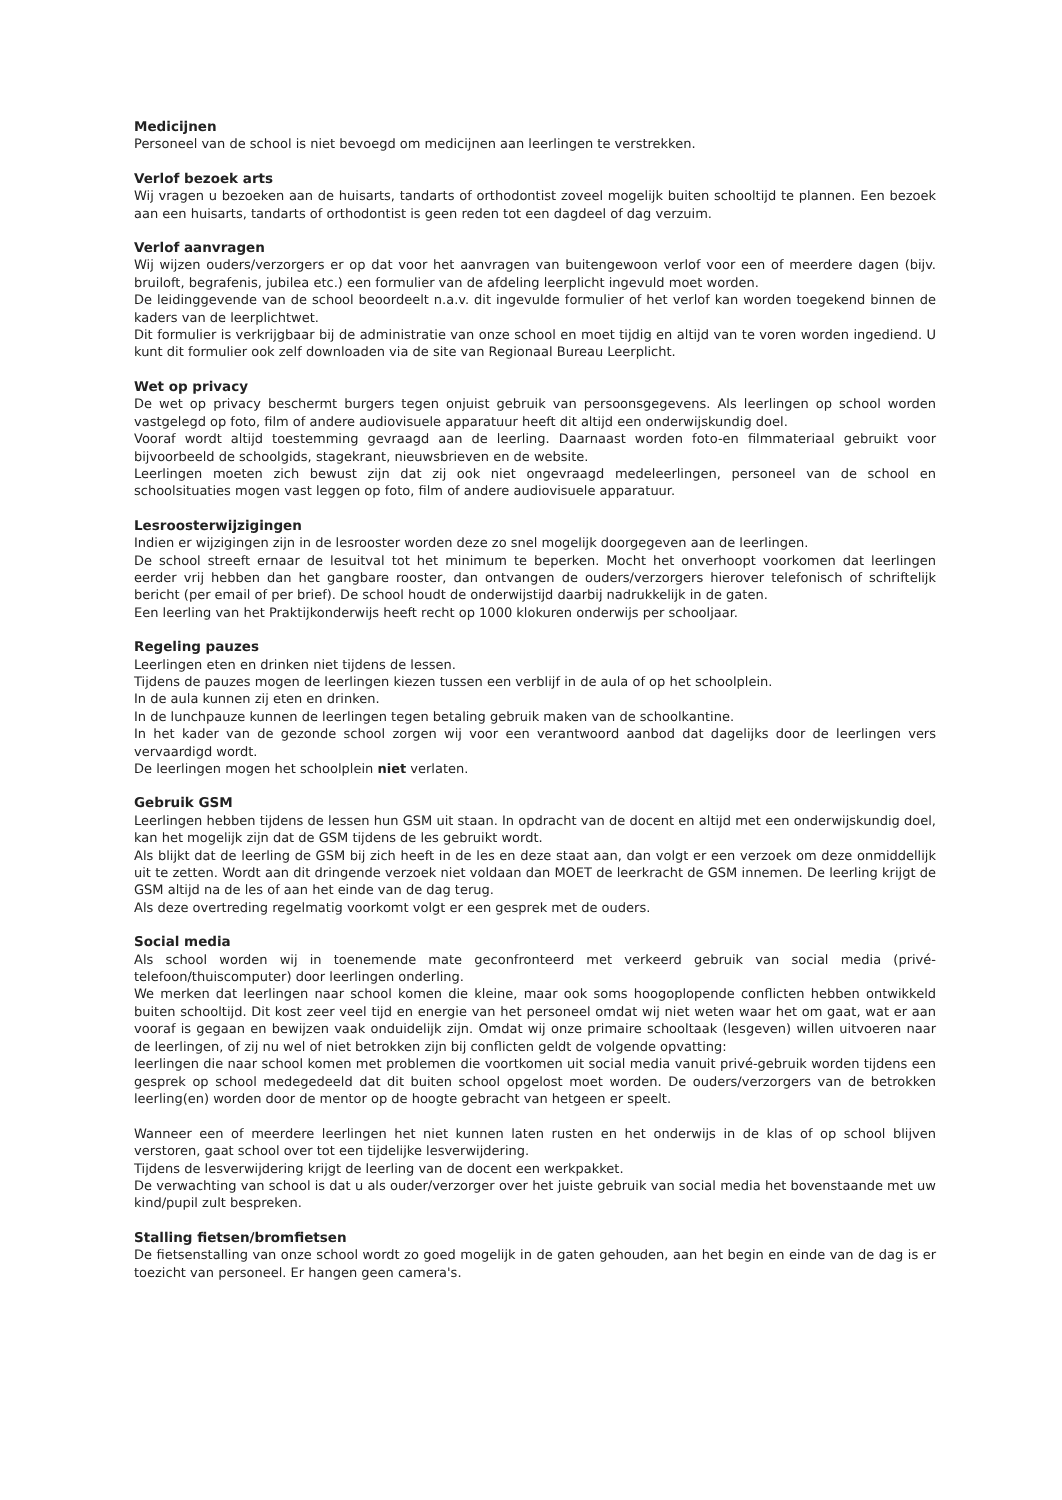Medicijnen
Personeel van de school is niet bevoegd om medicijnen aan leerlingen te verstrekken.
Verlof bezoek arts
Wij vragen u bezoeken aan de huisarts, tandarts of orthodontist zoveel mogelijk buiten schooltijd te plannen. Een bezoek aan een huisarts, tandarts of orthodontist is geen reden tot een dagdeel of dag verzuim.
Verlof aanvragen
Wij wijzen ouders/verzorgers er op dat voor het aanvragen van buitengewoon verlof voor een of meerdere dagen (bijv. bruiloft, begrafenis, jubilea etc.) een formulier van de afdeling leerplicht ingevuld moet worden.
De leidinggevende van de school beoordeelt n.a.v. dit ingevulde formulier of het verlof kan worden toegekend binnen de kaders van de leerplichtwet.
Dit formulier is verkrijgbaar bij de administratie van onze school en moet tijdig en altijd van te voren worden ingediend. U kunt dit formulier ook zelf downloaden via de site van Regionaal Bureau Leerplicht.
Wet op privacy
De wet op privacy beschermt burgers tegen onjuist gebruik van persoonsgegevens. Als leerlingen op school worden vastgelegd op foto, film of andere audiovisuele apparatuur heeft dit altijd een onderwijskundig doel.
Vooraf wordt altijd toestemming gevraagd aan de leerling. Daarnaast worden foto-en filmmateriaal gebruikt voor bijvoorbeeld de schoolgids, stagekrant, nieuwsbrieven en de website.
Leerlingen moeten zich bewust zijn dat zij ook niet ongevraagd medeleerlingen, personeel van de school en schoolsituaties mogen vast leggen op foto, film of andere audiovisuele apparatuur.
Lesroosterwijzigingen
Indien er wijzigingen zijn in de lesrooster worden deze zo snel mogelijk doorgegeven aan de leerlingen.
De school streeft ernaar de lesuitval tot het minimum te beperken. Mocht het onverhoopt voorkomen dat leerlingen eerder vrij hebben dan het gangbare rooster, dan ontvangen de ouders/verzorgers hierover telefonisch of schriftelijk bericht (per email of per brief). De school houdt de onderwijstijd daarbij nadrukkelijk in de gaten.
Een leerling van het Praktijkonderwijs heeft recht op 1000 klokuren onderwijs per schooljaar.
Regeling pauzes
Leerlingen eten en drinken niet tijdens de lessen.
Tijdens de pauzes mogen de leerlingen kiezen tussen een verblijf in de aula of op het schoolplein.
In de aula kunnen zij eten en drinken.
In de lunchpauze kunnen de leerlingen tegen betaling gebruik maken van de schoolkantine.
In het kader van de gezonde school zorgen wij voor een verantwoord aanbod dat dagelijks door de leerlingen vers vervaardigd wordt.
De leerlingen mogen het schoolplein niet verlaten.
Gebruik GSM
Leerlingen hebben tijdens de lessen hun GSM uit staan. In opdracht van de docent en altijd met een onderwijskundig doel, kan het mogelijk zijn dat de GSM tijdens de les gebruikt wordt.
Als blijkt dat de leerling de GSM bij zich heeft in de les en deze staat aan, dan volgt er een verzoek om deze onmiddellijk uit te zetten. Wordt aan dit dringende verzoek niet voldaan dan MOET de leerkracht de GSM innemen. De leerling krijgt de GSM altijd na de les of aan het einde van de dag terug.
Als deze overtreding regelmatig voorkomt volgt er een gesprek met de ouders.
Social media
Als school worden wij in toenemende mate geconfronteerd met verkeerd gebruik van social media (privé-telefoon/thuiscomputer) door leerlingen onderling.
We merken dat leerlingen naar school komen die kleine, maar ook soms hoogoplopende conflicten hebben ontwikkeld buiten schooltijd. Dit kost zeer veel tijd en energie van het personeel omdat wij niet weten waar het om gaat, wat er aan vooraf is gegaan en bewijzen vaak onduidelijk zijn. Omdat wij onze primaire schooltaak (lesgeven) willen uitvoeren naar de leerlingen, of zij nu wel of niet betrokken zijn bij conflicten geldt de volgende opvatting:
leerlingen die naar school komen met problemen die voortkomen uit social media vanuit privé-gebruik worden tijdens een gesprek op school medegedeeld dat dit buiten school opgelost moet worden. De ouders/verzorgers van de betrokken leerling(en) worden door de mentor op de hoogte gebracht van hetgeen er speelt.
Wanneer een of meerdere leerlingen het niet kunnen laten rusten en het onderwijs in de klas of op school blijven verstoren, gaat school over tot een tijdelijke lesverwijdering.
Tijdens de lesverwijdering krijgt de leerling van de docent een werkpakket.
De verwachting van school is dat u als ouder/verzorger over het juiste gebruik van social media het bovenstaande met uw kind/pupil zult bespreken.
Stalling fietsen/bromfietsen
De fietsenstalling van onze school wordt zo goed mogelijk in de gaten gehouden, aan het begin en einde van de dag is er toezicht van personeel. Er hangen geen camera's.